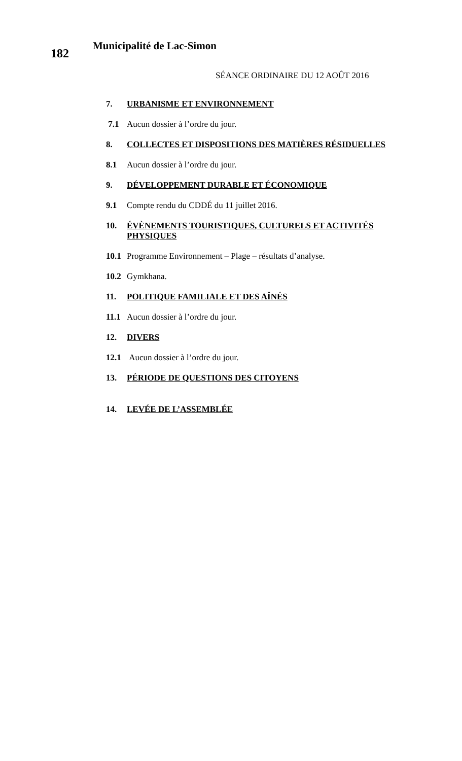182
Municipalité de Lac-Simon
SÉANCE ORDINAIRE DU 12 AOÛT 2016
7. URBANISME ET ENVIRONNEMENT
7.1 Aucun dossier à l’ordre du jour.
8. COLLECTES ET DISPOSITIONS DES MATIÈRES RÉSIDUELLES
8.1 Aucun dossier à l’ordre du jour.
9. DÉVELOPPEMENT DURABLE ET ÉCONOMIQUE
9.1 Compte rendu du CDDÉ du 11 juillet 2016.
10. ÉVÈNEMENTS TOURISTIQUES, CULTURELS ET ACTIVITÉS PHYSIQUES
10.1 Programme Environnement – Plage – résultats d’analyse.
10.2 Gymkhana.
11. POLITIQUE FAMILIALE ET DES AÎNÉS
11.1 Aucun dossier à l’ordre du jour.
12. DIVERS
12.1 Aucun dossier à l’ordre du jour.
13. PÉRIODE DE QUESTIONS DES CITOYENS
14. LEVÉE DE L’ASSEMBLÉE